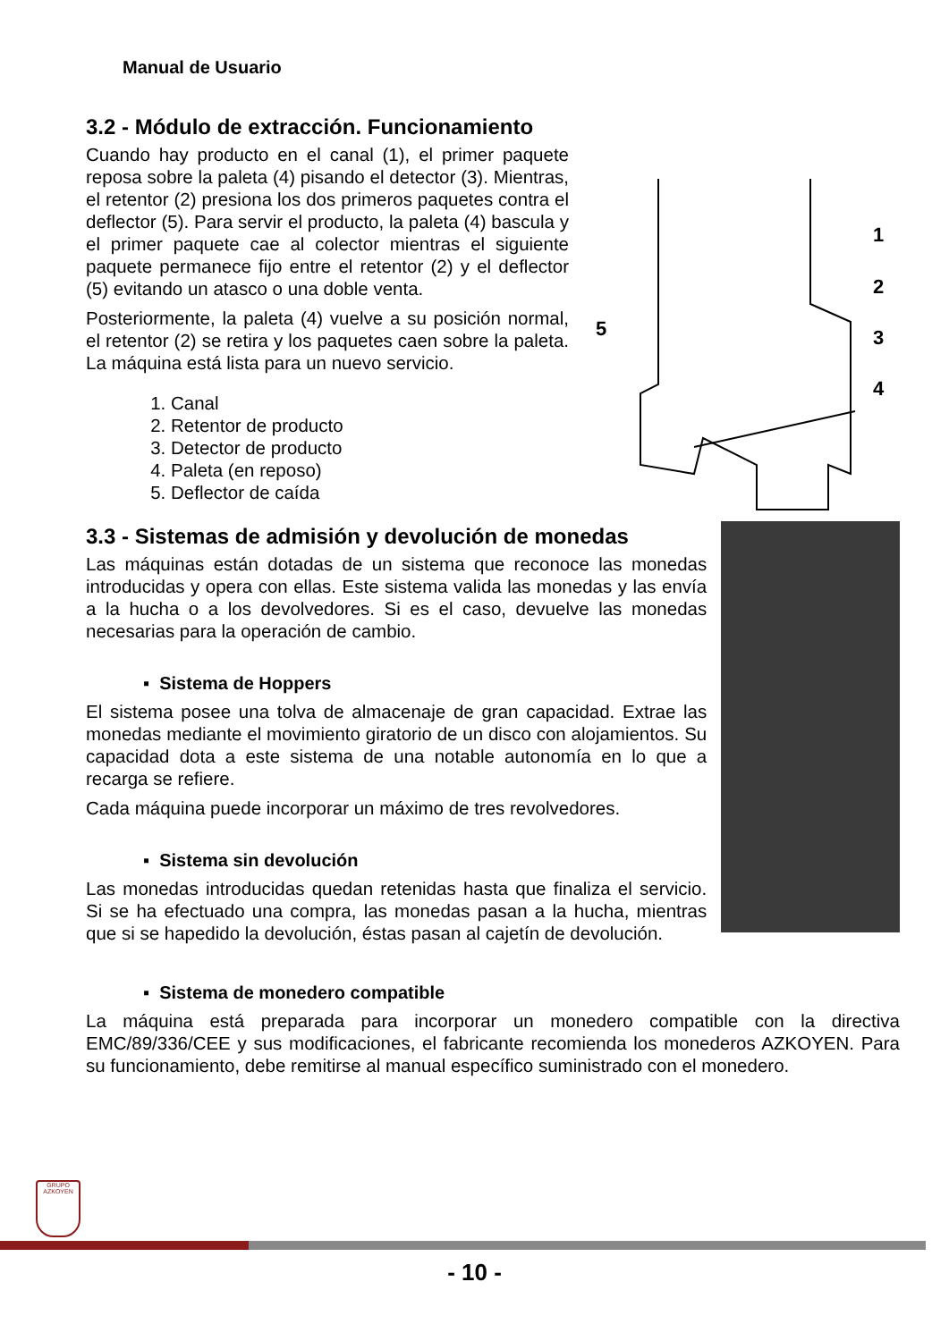Manual de Usuario
3.2 - Módulo de extracción. Funcionamiento
Cuando hay producto en el canal (1), el primer paquete reposa sobre la paleta (4) pisando el detector (3). Mientras, el retentor (2) presiona los dos primeros paquetes contra el deflector (5). Para servir el producto, la paleta (4) bascula y el primer paquete cae al colector mientras el siguiente paquete permanece fijo entre el retentor (2) y el deflector (5) evitando un atasco o una doble venta.
Posteriormente, la paleta (4) vuelve a su posición normal, el retentor (2) se retira y los paquetes caen sobre la paleta. La máquina está lista para un nuevo servicio.
1. Canal
2. Retentor de producto
3. Detector de producto
4. Paleta (en reposo)
5. Deflector de caída
1
2
3
4
5
3.3 - Sistemas de admisión y devolución de monedas
Las máquinas están dotadas de un sistema que reconoce las monedas introducidas y opera con ellas. Este sistema valida las monedas y las envía a la hucha o a los devolvedores. Si es el caso, devuelve las monedas necesarias para la operación de cambio.
▪ Sistema de Hoppers
El sistema posee una tolva de almacenaje de gran capacidad. Extrae las monedas mediante el movimiento giratorio de un disco con alojamientos. Su capacidad dota a este sistema de una notable autonomía en lo que a recarga se refiere.
Cada máquina puede incorporar un máximo de tres revolvedores.
▪ Sistema sin devolución
Las monedas introducidas quedan retenidas hasta que finaliza el servicio. Si se ha efectuado una compra, las monedas pasan a la hucha, mientras que si se hapedido la devolución, éstas pasan al cajetín de devolución.
▪ Sistema de monedero compatible
La máquina está preparada para incorporar un monedero compatible con la directiva EMC/89/336/CEE y sus modificaciones, el fabricante recomienda los monederos AZKOYEN. Para su funcionamiento, debe remitirse al manual específico suministrado con el monedero.
GRUPO
AZKOYEN
- 10 -